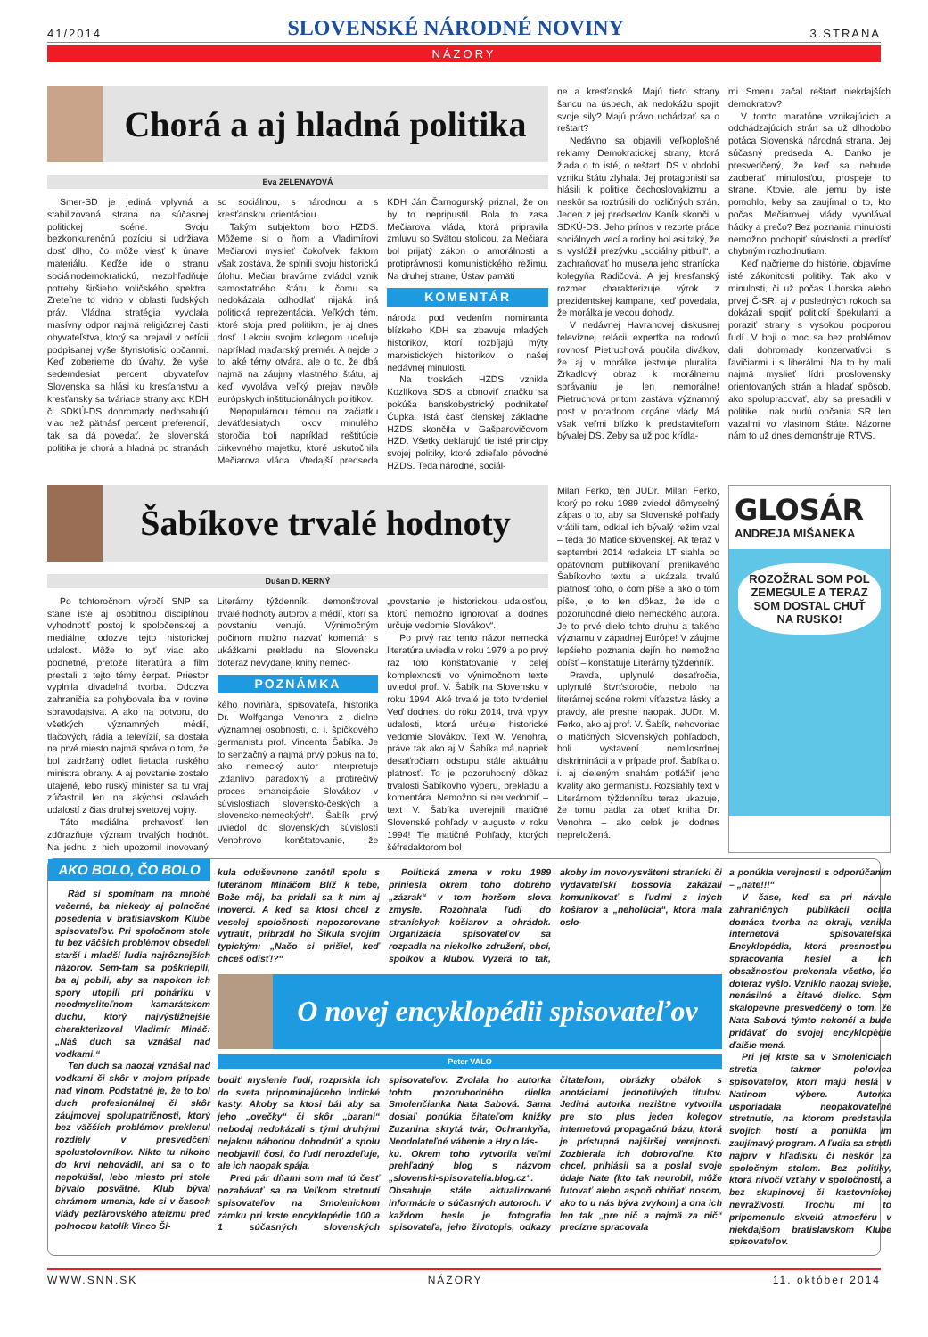41/2014 SLOVENSKÉ NÁRODNÉ NOVINY 3.STRANA
NÁZORY
Chorá a aj hladná politika
Eva ZELENAYOVÁ
Smer-SD je jediná vplyvná a stabilizovaná strana na súčasnej politickej scéne. Svoju bezkonkurenčnú pozíciu si udržiava dosť dlho, čo môže viesť k únave materiálu. Keďže ide o stranu sociálnodemokratickú, nezohľadňuje potreby širšieho voličského spektra. Zreteľne to vidno v oblasti ľudských práv. Vládna stratégia vyvolala masívny odpor najmä religióznej časti obyvateľstva, ktorý sa prejavil v petícii podpísanej vyše štyristotisíc občanmi. Keď zoberieme do úvahy, že vyše sedemdesiat percent obyvateľov Slovenska sa hlási ku kresťanstvu a kresťansky sa tváriace strany ako KDH či SDKÚ-DS dohromady nedosahujú viac než pätnásť percent preferencií, tak sa dá povedať, že slovenská politika je chorá a hladná po stranách so sociálnou, s národnou a s kresťanskou orientáciou.
Takým subjektom bolo HZDS. Môžeme si o ňom a Vladimírovi Mečiarovi myslieť čokoľvek, faktom však zostáva, že splnili svoju historickú úlohu. Mečiar bravúrne zvládol vznik samostatného štátu, k čomu sa nedokázala odhodlať nijaká iná politická reprezentácia. Veľkých tém, ktoré stoja pred politikmi, je aj dnes dosť. Lekciu svojim kolegom udeľuje napríklad maďarský premiér. A nejde o to, aké témy otvára, ale o to, že dbá najmä na záujmy vlastného štátu, aj keď vyvoláva veľký prejav nevôle európskych inštitucionálnych politikov.
Nepopulárnou témou na začiatku deväťdesiatych rokov minulého storočia boli napríklad reštitúcie cirkevného majetku, ktoré uskutočnila Mečiarova vláda. Vtedajší predseda KDH Ján Čarnogurský priznal, že on by to nepripustil. Bola to zasa Mečiarova vláda, ktorá pripravila zmluvu so Svätou stolicou, za Mečiara bol prijatý zákon o amorálnosti a protiprávnosti komunistického režimu. Na druhej strane, Ústav pamäti
KOMENTÁR
národa pod vedením nominanta blízkeho KDH sa zbavuje mladých historikov, ktorí rozbíjajú mýty marxistických historikov o našej nedávnej minulosti.
Na troskách HZDS vznikla Kozlíkova SDS a obnoviť značku sa pokúša banskobystrický podnikateľ Čupka. Istá časť členskej základne HZDS skončila v Gašparovičovom HZD. Všetky deklarujú tie isté princípy svojej politiky, ktoré zdieľalo pôvodné HZDS. Teda národné, sociál-
ne a kresťanské. Majú tieto strany šancu na úspech, ak nedokážu spojiť svoje sily? Majú právo uchádzať sa o reštart?
Nedávno sa objavili veľkoplošné reklamy Demokratickej strany, ktorá žiada o to isté, o reštart. DS v období vzniku štátu zlyhala. Jej protagonisti sa hlásili k politike čechoslovakizmu a neskôr sa roztrúsili do rozličných strán. Jeden z jej predsedov Kaník skončil v SDKÚ-DS. Jeho prínos v rezorte práce sociálnych vecí a rodiny bol asi taký, že si vyslúžil prezývku „sociálny pitbull“, a zachraňovať ho museла jeho stranícka kolegyňa Radičová. A jej kresťanský rozmer charakterizuje výrok z prezidentskej kampane, keď povedala, že morálka je vecou dohody.
V nedávnej Havranovej diskusnej televíznej relácii expertka na rodovú rovnosť Pietruchová poučila divákov, že aj v morálke jestvuje pluralita. Zrkadlový obraz k morálnemu správaniu je len nemorálne! Pietruchová pritom zastáva významný post v poradnom orgáne vlády. Má však veľmi blízko k predstaviteľom bývalej DS. Žeby sa už pod krídla-
mi Smeru začal reštart niekdajších demokratov?
V tomto maratóne vznikajúcich a odchádzajúcich strán sa už dlhodobo potáca Slovenská národná strana. Jej súčasný predseda A. Danko je presvedčený, že keď sa nebude zaoberať minulosťou, prospeje to strane. Ktovie, ale jemu by iste pomohlo, keby sa zaujímal o to, kto počas Mečiarovej vlády vyvolával hádky a prečo? Bez poznania minulosti nemožno pochopiť súvislosti a predísť chybným rozhodnutiam.
Keď načrieme do histórie, objavíme isté zákonitosti politiky. Tak ako v minulosti, či už počas Uhorska alebo prvej Č-SR, aj v posledných rokoch sa dokázali spojiť politickí špekulanti a poraziť strany s vysokou podporou ľudí. V boji o moc sa bez problémov dali dohromady konzervatívci s ľavičiarmi i s liberálmi. Na to by mali najmä myslieť lídri proslovensky orientovaných strán a hľadať spôsob, ako spolupracovať, aby sa presadili v politike. Inak budú občania SR len vazalmi vo vlastnom štáte. Názorne nám to už dnes demonštruje RTVS.
Šabíkove trvalé hodnoty
Dušan D. KERNÝ
Po tohtoročnom výročí SNP sa stane iste aj osobitnou disciplínou vyhodnotiť postoj k spoločenskej a mediálnej odozve tejto historickej udalosti. Môže to byť viac ako podnetné, pretože literatúra a film prestali z tejto témy čerpať. Priestor vyplnila divadelná tvorba. Odozva zahraničia sa pohybovala iba v rovine spravodajstva. A ako na potvoru, do všetkých významných médií, tlačových, rádia a televízií, sa dostala na prvé miesto najmä správa o tom, že bol zadržaný odlet lietadla ruského ministra obrany. A aj povstanie zostalo utajené, lebo ruský minister sa tu vraj zúčastnil len na akýchsi oslavách udalostí z čias druhej svetovej vojny.
Táto mediálna prchavosť len zdôrazňuje význam trvalých hodnôt. Na jednu z nich upozornil inovovaný Literárny týždenník, demonštroval trvalé hodnoty autorov a médií, ktorí sa povstaniu venujú. Výnimočným počinom možno nazvať komentár s ukážkami prekladu na Slovensku doteraz nevydanej knihy nemec-
POZNÁMKA
kého novinára, spisovateľa, historika Dr. Wolfganga Venohra z dielne významnej osobnosti, o. i. špičkového germanistu prof. Vincenta Šabíka. Je to senzačný a najmä prvý pokus na to, ako nemecký autor interpretuje „zdanlivo paradoxný a protirečivý proces emancipácie Slovákov v súvislostiach slovensko-českých a slovensko-nemeckých“. Šabík prvý uviedol do slovenských súvislostí Venohrovo konštatovanie, že „povstanie je historickou udalosťou, ktorú nemožno ignorovať a dodnes určuje vedomie Slovákov“.
Po prvý raz tento názor nemecká literatúra uviedla v roku 1979 a po prvý raz toto konštatovanie v celej komplexnosti vo výnimočnom texte uviedol prof. V. Šabík na Slovensku v roku 1994. Aké trvalé je toto tvrdenie! Veď dodnes, do roku 2014, trvá vplyv udalosti, ktorá určuje historické vedomie Slovákov. Text W. Venohra, práve tak ako aj V. Šabíka má napriek desaťročiam odstupu stále aktuálnu platnosť. To je pozoruhodný dôkaz trvalosti Šabíkovho výberu, prekladu a komentára. Nemožno si neuvedomiť – text V. Šabíka uverejnili matičné Slovenské pohľady v auguste v roku 1994! Tie matičné Pohľady, ktorých šéfredaktorom bol
Milan Ferko, ten JUDr. Milan Ferko, ktorý po roku 1989 zviedol dômyselný zápas o to, aby sa Slovenské pohľady vrátili tam, odkiaľ ich bývalý režim vzal – teda do Matice slovenskej. Ak teraz v septembri 2014 redakcia LT siahla po opätovnom publikovaní prenikavého Šabíkovho textu a ukázala trvalú platnosť toho, o čom píše a ako o tom píše, je to len dôkaz, že ide o pozoruhodné dielo nemeckého autora. Je to prvé dielo tohto druhu a takého významu v západnej Európe! V záujme lepšieho poznania dejín ho nemožno obísť – konštatuje Literárny týždenník.
Pravda, uplynulé desaťročia, uplynulé štvrťstoročie, nebolo na literárnej scéne rokmi víťazstva lásky a pravdy, ale presne naopak. JUDr. M. Ferko, ako aj prof. V. Šabík, nehovoriac o matičných Slovenských pohľadoch, boli vystavení nemilosrdnej diskriminácii a v prípade prof. Šabíka o. i. aj cieleným snahám potláčiť jeho kvality ako germanistu. Rozsiahly text v Literárnom týždenníku teraz ukazuje, že tomu padla za obeť kniha Dr. Venohra – ako celok je dodnes nepreložená.
GLOSÁR
ANDREJA MIŠANEKA
ROZOŽRAL SOM POL ZEMEGULE A TERAZ SOM DOSTAL CHUŤ NA RUSKO!
AKO BOLO, ČO BOLO
Rád si spomínam na mnohé večerné, ba niekedy aj polnočné posedenia v bratislavskom Klube spisovateľov. Pri spoločnom stole tu bez väčších problémov obsedeli starší i mladší ľudia najrôznejších názorov. Sem-tam sa poškriepili, ba aj pobili, aby sa napokon ich spory utopili pri poháriku v neodmysliteľnom kamarátskom duchu, ktorý najvýstižnejšie charakterizoval Vladimír Mináč: „Náš duch sa vznášal nad vodkami.“
Ten duch sa naozaj vznášal nad vodkami či skôr v mojom prípade nad vínom. Podstatné je, že to bol duch profesionálnej či skôr záujmovej spolupatričnosti, ktorý bez väčších problémov preklenul rozdiely v presvedčení spolustolovníkov. Nikto tu nikoho do krvi nehovädil, ani sa o to nepokúšal, lebo miesto pri stole býva­lo posvätné. Klub býval chrámom umenia, kde si v časoch vlády pezlárovského ateizmu pred polnocou katolík Vinco Ši-
kula oduševnene zanôtil spolu s luteránom Mináčom Blíž k tebe, Bože môj, ba pridali sa k nim aj inoverci. A keď sa ktosi chcel z veselej spoločnosti nepozorovane vytratiť, pribrzdil ho Šikula svojím typickým: „Načo si prišiel, keď chceš odísť!?“
Politická zmena v roku 1989 priniesla okrem toho dobrého „zázrak“ v tom horšom slova zmysle. Rozohnala ľudí do straníckych košiarov a ohrádok. Organizácia spisovateľov sa rozpadla na niekoľko združení, obcí, spolkov a klubov. Vyzerá to tak, akoby im novovysvätení stranícki či vydavateľskí bossovia zakázali komunikovať s ľuďmi z iných košiarov a „neholúcia“, ktorá mala oslo-
O novej encyklopédii spisovateľov
Peter VALO
bodiť myslenie ľudí, rozprskla ich do sveta pripomínajúceho indické kasty. Akoby sa ktosi bál aby sa jeho „ovečky“ či skôr „barani“ nebodaj nedokázali s tými druhými nejakou náhodou dohodnúť a spolu neobjavili čosi, čo ľudí nerozdeľuje, ale ich naopak spája.
Pred pár dňami som mal tú česť pozabávať sa na Veľkom stretnutí spisovateľov na Smolenickom zámku pri krste encyklopédie 100 a 1 súčasných slovenských spisovateľov. Zvolala ho autorka tohto pozoruhodného dielka Smolenčianka Nata Sabová. Sama dosiaľ ponúkla čitateľom knižky Zuzanina skrytá tvár, Ochrankyňa, Neodolateľné vábenie a Hry o lás-
ku. Okrem toho vytvorila veľmi prehľadný blog s názvom „slovenski-spisovatelia.blog.cz“. Obsahuje stále aktualizované informácie o súčasných autoroch. V každom hesle je fotografia spisovateľa, jeho životopis, odkazy čitateľom, obrázky obálok s anotáciami jednotlivých titulov. Jediná autorka nezištne vytvorila pre sto plus jeden kolegov internetovú propagačnú bázu, ktorá je prístupná najširšej verejnosti. Zozbierala ich dobrovoľne. Kto chcel, prihlásil sa a poslal svoje údaje Nate (kto tak neurobil, môže ľutovať alebo aspoň ohŕňať nosom, ako to u nás býva zvykom) a ona ich len tak „pre nič a najmä za nič“ precízne spracovala
a ponúkla verejnosti s odporúčaním – „nate!!!“
V čase, keď sa pri návale zahraničných publikácií ocitla domáca tvorba na okraji, vznikla internetová spisovateľská Encyklopédia, ktorá presnosťou spracovania hesiel a ich obsažnosťou prekonala všetko, čo doteraz vyšlo. Vzniklo naozaj svieže, nenásilné a čítavé dielko. Som skalopevne presvedčený o tom, že Nata Sabová týmto nekončí a bude pridávať do svojej encyklopédie ďalšie mená.
Pri jej krste sa v Smoleniciach stretla takmer polovica spisovateľov, ktorí majú heslá v Natinom výbere. Autorka usporiadala neopakovateľné stretnutie, na ktorom predstavila svojich hostí a ponúkla im zaujímavý program. A ľudia sa stretli najprv v hľadisku či neskôr za spoločným stolom. Bez politiky, ktorá nivočí vzťahy v spoločnosti, a bez skupinovej či kastovníckej nevraživosti. Trochu mi to pripomenulo skvelú atmosféru v niekdajšom bratislavskom Klube spisovateľov.
WWW.SNN.SK NÁZORY 11. október 2014